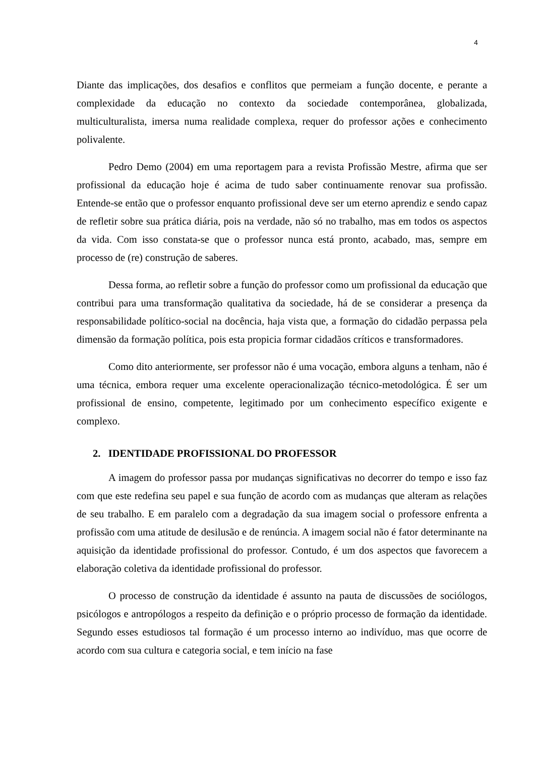4
Diante das implicações, dos desafios e conflitos que permeiam a função docente, e perante a complexidade da educação no contexto da sociedade contemporânea, globalizada, multiculturalista, imersa numa realidade complexa, requer do professor ações e conhecimento polivalente.
Pedro Demo (2004) em uma reportagem para a revista Profissão Mestre, afirma que ser profissional da educação hoje é acima de tudo saber continuamente renovar sua profissão. Entende-se então que o professor enquanto profissional deve ser um eterno aprendiz e sendo capaz de refletir sobre sua prática diária, pois na verdade, não só no trabalho, mas em todos os aspectos da vida. Com isso constata-se que o professor nunca está pronto, acabado, mas, sempre em processo de (re) construção de saberes.
Dessa forma, ao refletir sobre a função do professor como um profissional da educação que contribui para uma transformação qualitativa da sociedade, há de se considerar a presença da responsabilidade político-social na docência, haja vista que, a formação do cidadão perpassa pela dimensão da formação política, pois esta propicia formar cidadãos críticos e transformadores.
Como dito anteriormente, ser professor não é uma vocação, embora alguns a tenham, não é uma técnica, embora requer uma excelente operacionalização técnico-metodológica. É ser um profissional de ensino, competente, legitimado por um conhecimento específico exigente e complexo.
2. IDENTIDADE PROFISSIONAL DO PROFESSOR
A imagem do professor passa por mudanças significativas no decorrer do tempo e isso faz com que este redefina seu papel e sua função de acordo com as mudanças que alteram as relações de seu trabalho. E em paralelo com a degradação da sua imagem social o professore enfrenta a profissão com uma atitude de desilusão e de renúncia. A imagem social não é fator determinante na aquisição da identidade profissional do professor. Contudo, é um dos aspectos que favorecem a elaboração coletiva da identidade profissional do professor.
O processo de construção da identidade é assunto na pauta de discussões de sociólogos, psicólogos e antropólogos a respeito da definição e o próprio processo de formação da identidade. Segundo esses estudiosos tal formação é um processo interno ao indivíduo, mas que ocorre de acordo com sua cultura e categoria social, e tem início na fase